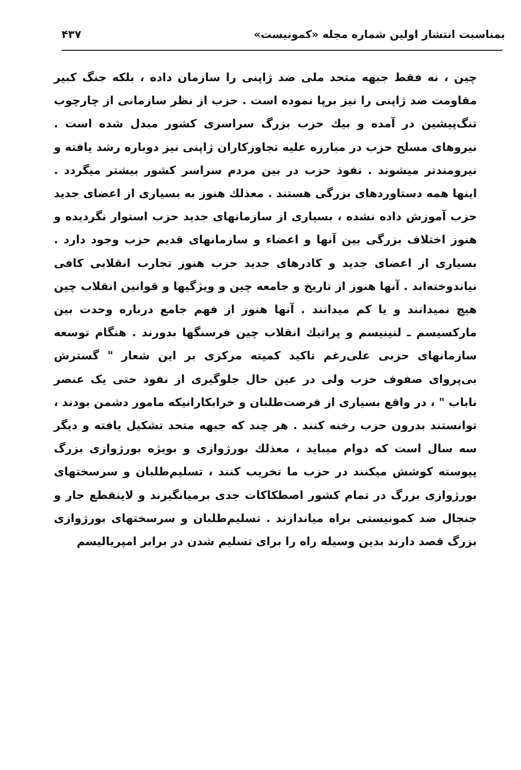بمناسبت انتشار اولین شماره مجله «کمونیست» ۴۳۷
چین ، نه فقط جبهه متحد ملی ضد ژاپنی را سازمان داده ، بلکه جنگ کبیر مقاومت ضد ژاپنی را نیز برپا نموده است . حزب از نظر سازمانی از چارچوب تنگ‌پیشین در آمده و بیك حزب بزرگ سراسری کشور مبدل شده است . نیروهای مسلح حزب در مبارزه علیه تجاوزکاران ژاپنی نیز دوباره رشد یافته و نیرومندتر میشوند . نفوذ حزب در بین مردم سراسر کشور بیشتر میگردد . اینها همه دستاوردهای بزرگی هستند . معذلك هنوز به بسیاری از اعضای جدید حزب آموزش داده نشده ، بسیاری از سازمانهای جدید حزب استوار نگردیده و هنوز اختلاف بزرگی بین آنها و اعضاء و سازمانهای قدیم حزب وجود دارد . بسیاری از اعضای جدید و کادرهای جدید حزب هنوز تجارب انقلابی کافی نیاندوخته‌اند . آنها هنوز از تاریخ و جامعه چین و ویژگیها و قوانین انقلاب چین هیچ نمیدانند و یا کم میدانند . آنها هنوز از فهم جامع درباره وحدت بین مارکسیسم ـ لنینیسم و پراتیك انقلاب چین فرسنگها بدورند . هنگام توسعه سازمانهای حزبی علی‌رغم تاکید کمیته مرکزی بر این شعار " گسترش بی‌پروای صفوف حزب ولی در عین حال جلوگیری از نفوذ حتی یک عنصر ناباب " ، در واقع بسیاری از فرصت‌طلبان و خرابکارانیکه مامور دشمن بودند ، توانستند بدرون حزب رخنه کنند . هر چند که جبهه متحد تشکیل یافته و دیگر سه سال است که دوام میباید ، معذلك بورژوازی و بویژه بورژوازی بزرگ پیوسته کوشش میکنند در حزب ما تخریب کنند ، تسلیم‌طلبان و سرسختهای بورژوازی بزرگ در تمام کشور اصطکاکات جدی برمیانگیزند و لاینقطع جار و جنجال ضد کمونیستی براه میاندازند . تسلیم‌طلبان و سرسختهای بورژوازی بزرگ قصد دارند بدین وسیله راه را برای تسلیم شدن در برابر امپریالیسم